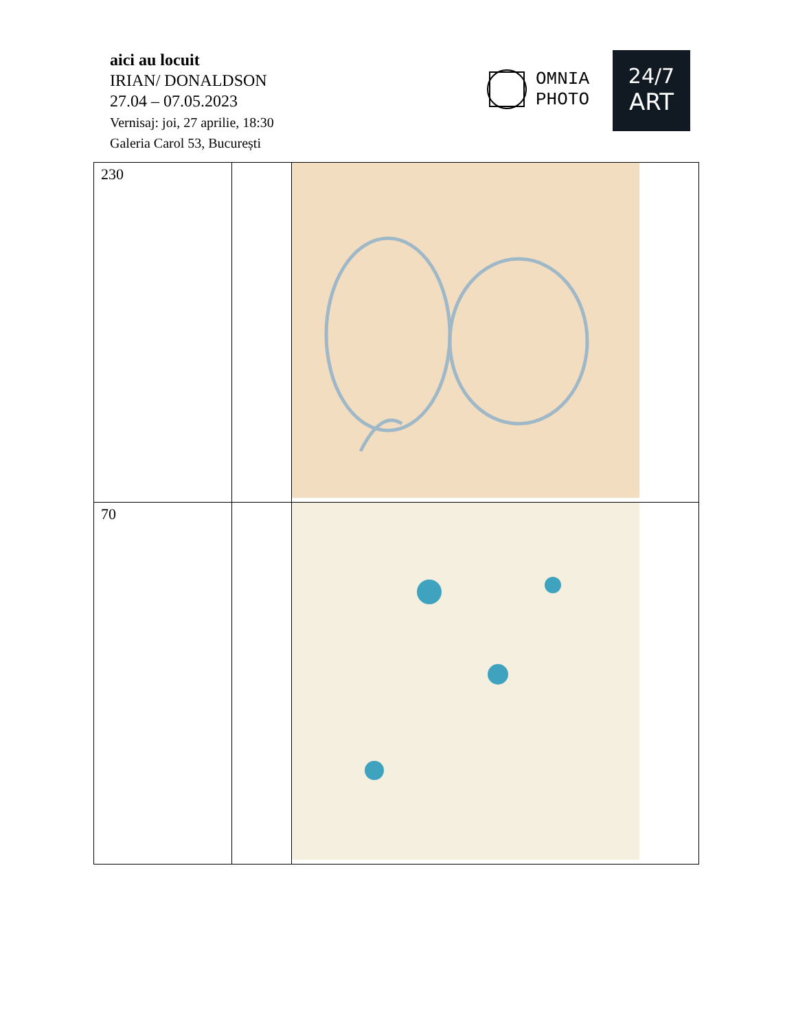aici au locuit
IRIAN/ DONALDSON
27.04 – 07.05.2023
Vernisaj: joi, 27 aprilie, 18:30
Galeria Carol 53, București
OMNIA
PHOTO
24/7
ART
| 230 | | | |
| 70 | | | |